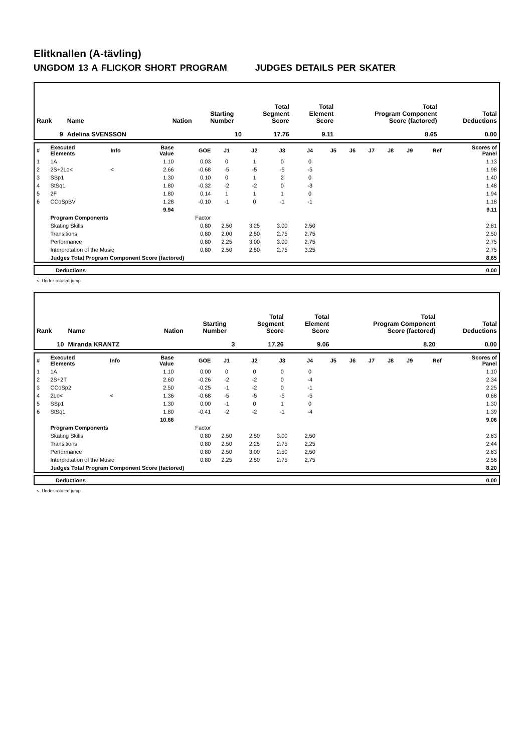Elitknallen (A-tävling)
UNGDOM 13 A FLICKOR SHORT PROGRAM JUDGES DETAILS PER SKATER
| Rank | Name | Nation | Starting Number | Total Segment Score | Total Element Score | Total Program Component Score (factored) | Total Deductions |
| 9 | Adelina SVENSSON | | 10 | 17.76 | 9.11 | 8.65 | 0.00 |
| # | Executed Elements | Info | Base Value | GOE | J1 | J2 | J3 | J4 | J5 | J6 | J7 | J8 | J9 | Ref | Scores of Panel |
| 1 | 1A | | 1.10 | 0.03 | 0 | 1 | 0 | 0 | | | | | | | 1.13 |
| 2 | 2S+2Lo< | < | 2.66 | -0.68 | -5 | -5 | -5 | -5 | | | | | | | 1.98 |
| 3 | SSp1 | | 1.30 | 0.10 | 0 | 1 | 2 | 0 | | | | | | | 1.40 |
| 4 | StSq1 | | 1.80 | -0.32 | -2 | -2 | 0 | -3 | | | | | | | 1.48 |
| 5 | 2F | | 1.80 | 0.14 | 1 | 1 | 1 | 0 | | | | | | | 1.94 |
| 6 | CCoSpBV | | 1.28 | -0.10 | -1 | 0 | -1 | -1 | | | | | | | 1.18 |
| | | | 9.94 | | | | | | | | | | | | 9.11 |
| | Program Components | | | Factor | | | | | | | | | | | |
| | Skating Skills | | | 0.80 | 2.50 | 3.25 | 3.00 | 2.50 | | | | | | | 2.81 |
| | Transitions | | | 0.80 | 2.00 | 2.50 | 2.75 | 2.75 | | | | | | | 2.50 |
| | Performance | | | 0.80 | 2.25 | 3.00 | 3.00 | 2.75 | | | | | | | 2.75 |
| | Interpretation of the Music | | | 0.80 | 2.50 | 2.50 | 2.75 | 3.25 | | | | | | | 2.75 |
| | Judges Total Program Component Score (factored) | | | | | | | | | | | | | | 8.65 |
| | Deductions | 0.00 |
< Under-rotated jump
| Rank | Name | Nation | Starting Number | Total Segment Score | Total Element Score | Total Program Component Score (factored) | Total Deductions |
| 10 | Miranda KRANTZ | | 3 | 17.26 | 9.06 | 8.20 | 0.00 |
| # | Executed Elements | Info | Base Value | GOE | J1 | J2 | J3 | J4 | J5 | J6 | J7 | J8 | J9 | Ref | Scores of Panel |
| 1 | 1A | | 1.10 | 0.00 | 0 | 0 | 0 | 0 | | | | | | | 1.10 |
| 2 | 2S+2T | | 2.60 | -0.26 | -2 | -2 | 0 | -4 | | | | | | | 2.34 |
| 3 | CCoSp2 | | 2.50 | -0.25 | -1 | -2 | 0 | -1 | | | | | | | 2.25 |
| 4 | 2Lo< | < | 1.36 | -0.68 | -5 | -5 | -5 | -5 | | | | | | | 0.68 |
| 5 | SSp1 | | 1.30 | 0.00 | -1 | 0 | 1 | 0 | | | | | | | 1.30 |
| 6 | StSq1 | | 1.80 | -0.41 | -2 | -2 | -1 | -4 | | | | | | | 1.39 |
| | | | 10.66 | | | | | | | | | | | | 9.06 |
| | Program Components | | | Factor | | | | | | | | | | | |
| | Skating Skills | | | 0.80 | 2.50 | 2.50 | 3.00 | 2.50 | | | | | | | 2.63 |
| | Transitions | | | 0.80 | 2.50 | 2.25 | 2.75 | 2.25 | | | | | | | 2.44 |
| | Performance | | | 0.80 | 2.50 | 3.00 | 2.50 | 2.50 | | | | | | | 2.63 |
| | Interpretation of the Music | | | 0.80 | 2.25 | 2.50 | 2.75 | 2.75 | | | | | | | 2.56 |
| | Judges Total Program Component Score (factored) | | | | | | | | | | | | | | 8.20 |
| | Deductions | 0.00 |
< Under-rotated jump